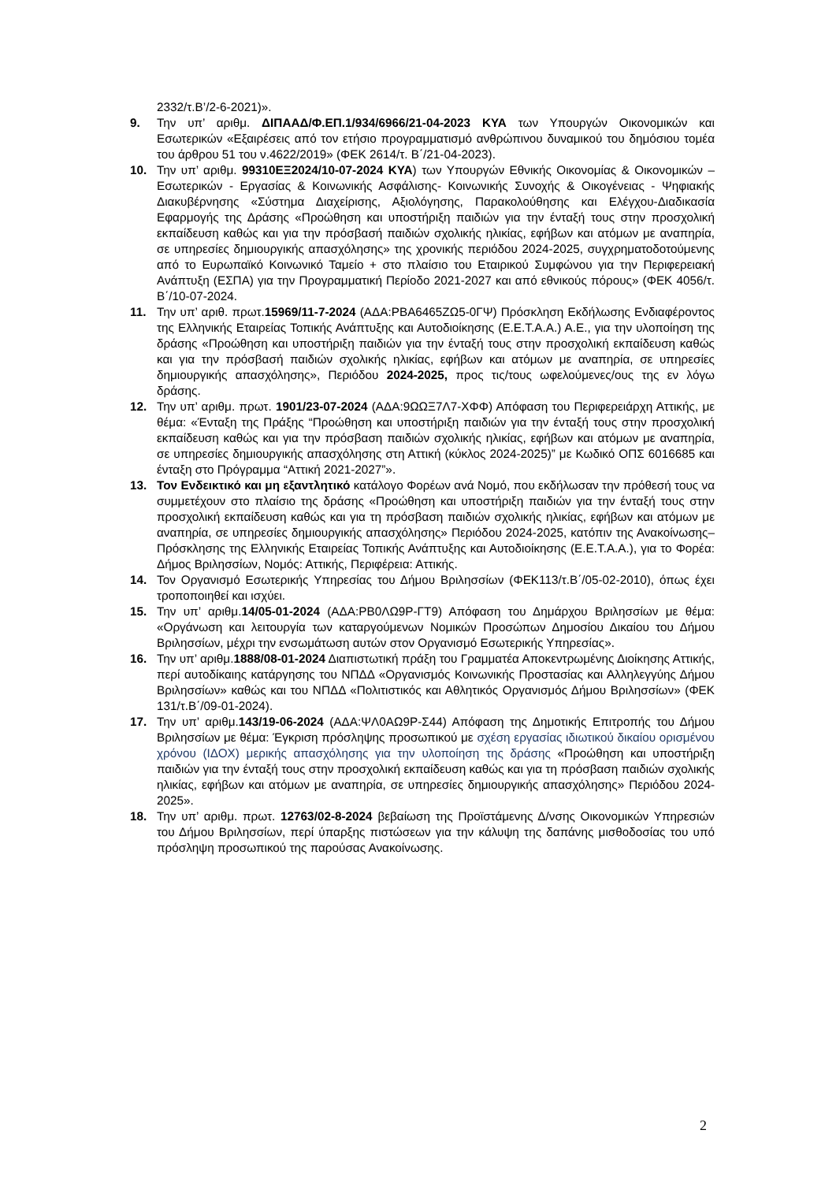2332/τ.Β’/2-6-2021)».
9. Την υπ’ αριθμ. ΔΙΠΑΑΔ/Φ.ΕΠ.1/934/6966/21-04-2023 ΚΥΑ των Υπουργών Οικονομικών και Εσωτερικών «Εξαιρέσεις από τον ετήσιο προγραμματισμό ανθρώπινου δυναμικού του δημόσιου τομέα του άρθρου 51 του ν.4622/2019» (ΦΕΚ 2614/τ. Β΄/21-04-2023).
10. Την υπ’ αριθμ. 99310ΕΞ2024/10-07-2024 ΚΥΑ) των Υπουργών Εθνικής Οικονομίας & Οικονομικών – Εσωτερικών - Εργασίας & Κοινωνικής Ασφάλισης- Κοινωνικής Συνοχής & Οικογένειας - Ψηφιακής Διακυβέρνησης «Σύστημα Διαχείρισης, Αξιολόγησης, Παρακολούθησης και Ελέγχου-Διαδικασία Εφαρμογής της Δράσης «Προώθηση και υποστήριξη παιδιών για την ένταξή τους στην προσχολική εκπαίδευση καθώς και για την πρόσβασή παιδιών σχολικής ηλικίας, εφήβων και ατόμων με αναπηρία, σε υπηρεσίες δημιουργικής απασχόλησης» της χρονικής περιόδου 2024-2025, συγχρηματοδοτούμενης από το Ευρωπαϊκό Κοινωνικό Ταμείο + στο πλαίσιο του Εταιρικού Συμφώνου για την Περιφερειακή Ανάπτυξη (ΕΣΠΑ) για την Προγραμματική Περίοδο 2021-2027 και από εθνικούς πόρους» (ΦΕΚ 4056/τ. Β΄/10-07-2024.
11. Την υπ’ αριθ. πρωτ.15969/11-7-2024 (ΑΔΑ:ΡΒΑ6465ΖΩ5-0ΓΨ) Πρόσκληση Εκδήλωσης Ενδιαφέροντος της Ελληνικής Εταιρείας Τοπικής Ανάπτυξης και Αυτοδιοίκησης (Ε.Ε.Τ.Α.Α.) Α.Ε., για την υλοποίηση της δράσης «Προώθηση και υποστήριξη παιδιών για την ένταξή τους στην προσχολική εκπαίδευση καθώς και για την πρόσβασή παιδιών σχολικής ηλικίας, εφήβων και ατόμων με αναπηρία, σε υπηρεσίες δημιουργικής απασχόλησης», Περιόδου 2024-2025, προς τις/τους ωφελούμενες/ους της εν λόγω δράσης.
12. Την υπ’ αριθμ. πρωτ. 1901/23-07-2024 (ΑΔΑ:9ΩΩΞ7Λ7-ΧΦΦ) Απόφαση του Περιφερειάρχη Αττικής, με θέμα: «Ένταξη της Πράξης “Προώθηση και υποστήριξη παιδιών για την ένταξή τους στην προσχολική εκπαίδευση καθώς και για την πρόσβαση παιδιών σχολικής ηλικίας, εφήβων και ατόμων με αναπηρία, σε υπηρεσίες δημιουργικής απασχόλησης στη Αττική (κύκλος 2024-2025)” με Κωδικό ΟΠΣ 6016685 και ένταξη στο Πρόγραμμα “Αττική 2021-2027”».
13. Τον Ενδεικτικό και μη εξαντλητικό κατάλογο Φορέων ανά Νομό, που εκδήλωσαν την πρόθεσή τους να συμμετέχουν στο πλαίσιο της δράσης «Προώθηση και υποστήριξη παιδιών για την ένταξή τους στην προσχολική εκπαίδευση καθώς και για τη πρόσβαση παιδιών σχολικής ηλικίας, εφήβων και ατόμων με αναπηρία, σε υπηρεσίες δημιουργικής απασχόλησης» Περιόδου 2024-2025, κατόπιν της Ανακοίνωσης– Πρόσκλησης της Ελληνικής Εταιρείας Τοπικής Ανάπτυξης και Αυτοδιοίκησης (Ε.Ε.Τ.Α.Α.), για το Φορέα: Δήμος Βριλησσίων, Νομός: Αττικής, Περιφέρεια: Αττικής.
14. Τον Οργανισμό Εσωτερικής Υπηρεσίας του Δήμου Βριλησσίων (ΦΕΚ113/τ.Β΄/05-02-2010), όπως έχει τροποποιηθεί και ισχύει.
15. Την υπ’ αριθμ.14/05-01-2024 (ΑΔΑ:ΡΒ0ΛΩ9Ρ-ΓΤ9) Απόφαση του Δημάρχου Βριλησσίων με θέμα: «Οργάνωση και λειτουργία των καταργούμενων Νομικών Προσώπων Δημοσίου Δικαίου του Δήμου Βριλησσίων, μέχρι την ενσωμάτωση αυτών στον Οργανισμό Εσωτερικής Υπηρεσίας».
16. Την υπ’ αριθμ.1888/08-01-2024 Διαπιστωτική πράξη του Γραμματέα Αποκεντρωμένης Διοίκησης Αττικής, περί αυτοδίκαιης κατάργησης του ΝΠΔΔ «Οργανισμός Κοινωνικής Προστασίας και Αλληλεγγύης Δήμου Βριλησσίων» καθώς και του ΝΠΔΔ «Πολιτιστικός και Αθλητικός Οργανισμός Δήμου Βριλησσίων» (ΦΕΚ 131/τ.Β΄/09-01-2024).
17. Την υπ’ αριθμ.143/19-06-2024 (ΑΔΑ:ΨΛ0ΑΩ9Ρ-Σ44) Απόφαση της Δημοτικής Επιτροπής του Δήμου Βριλησσίων με θέμα: Έγκριση πρόσληψης προσωπικού με σχέση εργασίας ιδιωτικού δικαίου ορισμένου χρόνου (ΙΔΟΧ) μερικής απασχόλησης για την υλοποίηση της δράσης «Προώθηση και υποστήριξη παιδιών για την ένταξή τους στην προσχολική εκπαίδευση καθώς και για τη πρόσβαση παιδιών σχολικής ηλικίας, εφήβων και ατόμων με αναπηρία, σε υπηρεσίες δημιουργικής απασχόλησης» Περιόδου 2024-2025».
18. Την υπ’ αριθμ. πρωτ. 12763/02-8-2024 βεβαίωση της Προϊστάμενης Δ/νσης Οικονομικών Υπηρεσιών του Δήμου Βριλησσίων, περί ύπαρξης πιστώσεων για την κάλυψη της δαπάνης μισθοδοσίας του υπό πρόσληψη προσωπικού της παρούσας Ανακοίνωσης.
2